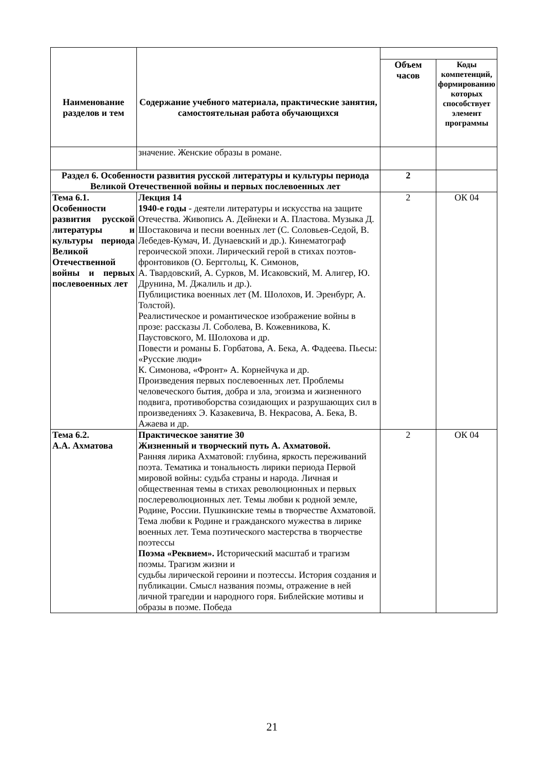| Наименование разделов и тем | Содержание учебного материала, практические занятия, самостоятельная работа обучающихся | | |
| | | Объем часов | Коды компетенций, формированию которых способствует элемент программы |
| | значение. Женские образы в романе. | | |
| Раздел 6. Особенности развития русской литературы и культуры периода Великой Отечественной войны и первых послевоенных лет | | 2 | |
| Тема 6.1. Особенности развития русской литературы и культуры периода Великой Отечественной войны и первых послевоенных лет | Лекция 14 1940-е годы - деятели литературы и искусства на защите Отечества. Живопись А. Дейнеки и А. Пластова. Музыка Д. Шостаковича и песни военных лет (С. Соловьев-Седой, В. Лебедев-Кумач, И. Дунаевский и др.). Кинематограф героической эпохи. Лирический герой в стихах поэтов-фронтовиков (О. Берггольц, К. Симонов, А. Твардовский, А. Сурков, М. Исаковский, М. Алигер, Ю. Друнина, М. Джалиль и др.). Публицистика военных лет (М. Шолохов, И. Эренбург, А. Толстой). Реалистическое и романтическое изображение войны в прозе: рассказы Л. Соболева, В. Кожевникова, К. Паустовского, М. Шолохова и др. Повести и романы Б. Горбатова, А. Бека, А. Фадеева. Пьесы: «Русские люди» К. Симонова, «Фронт» А. Корнейчука и др. Произведения первых послевоенных лет. Проблемы человеческого бытия, добра и зла, эгоизма и жизненного подвига, противоборства созидающих и разрушающих сил в произведениях Э. Казакевича, В. Некрасова, А. Бека, В. Ажаева и др. | 2 | ОК 04 |
| Тема 6.2. А.А. Ахматова | Практическое занятие 30 Жизненный и творческий путь А. Ахматовой. Ранняя лирика Ахматовой: глубина, яркость переживаний поэта. Тематика и тональность лирики периода Первой мировой войны: судьба страны и народа. Личная и общественная темы в стихах революционных и первых послереволюционных лет. Темы любви к родной земле, Родине, России. Пушкинские темы в творчестве Ахматовой. Тема любви к Родине и гражданского мужества в лирике военных лет. Тема поэтического мастерства в творчестве поэтессы Поэма «Реквием». Исторический масштаб и трагизм поэмы. Трагизм жизни и судьбы лирической героини и поэтессы. История создания и публикации. Смысл названия поэмы, отражение в ней личной трагедии и народного горя. Библейские мотивы и образы в поэме. Победа | 2 | ОК 04 |
21